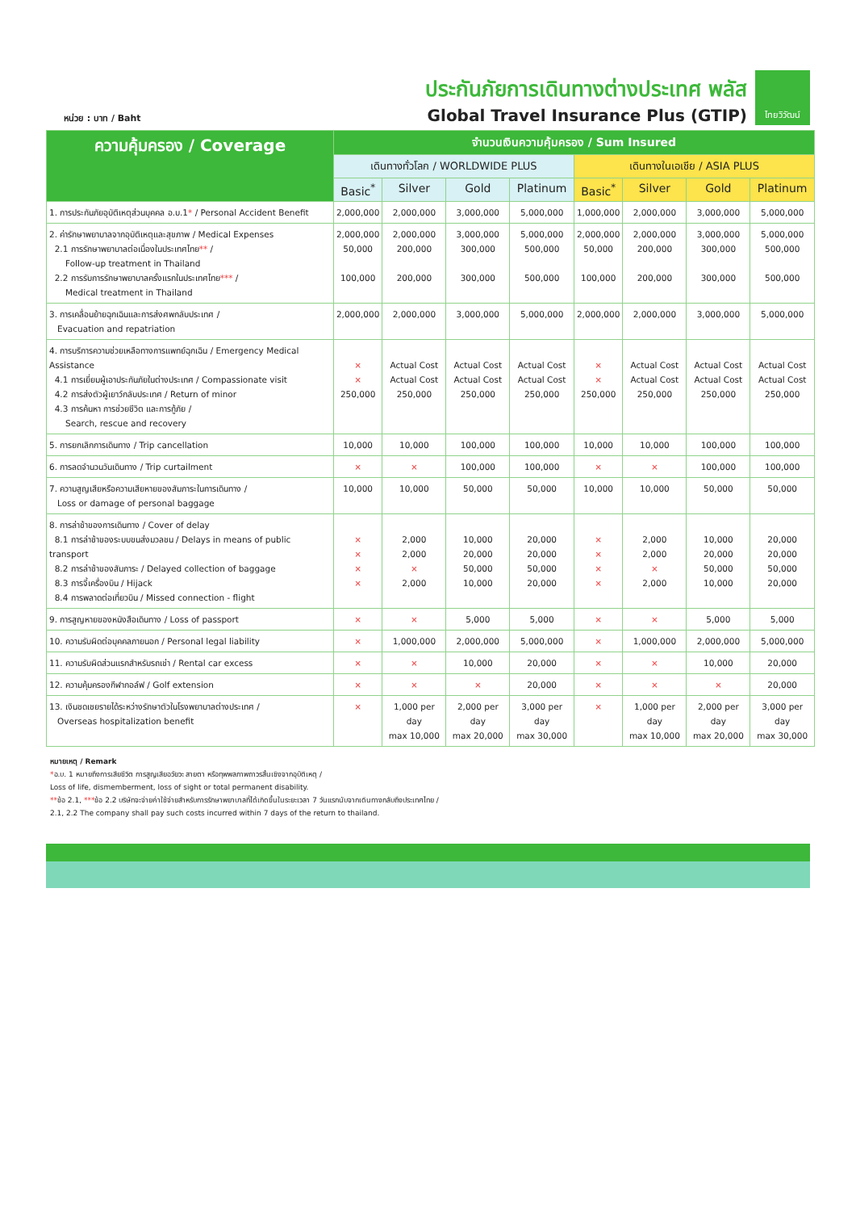หน่วย : บาท / Baht
ประกันภัยการเดินทางต่างประเทศ พลัส
Global Travel Insurance Plus (GTIP)
ไทยวิวัฒน์
| ความคุ้มครอง / Coverage | จำนวนเงินความคุ้มครอง / Sum Insured | | | | | | | |
| --- | --- | --- | --- | --- | --- | --- | --- | --- |
| | เดินทางทั่วโลก / WORLDWIDE PLUS | | | | เดินทางในเอเชีย / ASIA PLUS | | | |
| | Basic<sup>*</sup> | Silver | Gold | Platinum | Basic<sup>*</sup> | Silver | Gold | Platinum |
| 1. การประกันภัยอุบัติเหตุส่วนบุคคล อ.บ.1 * / Personal Accident Benefit | 2,000,000 | 2,000,000 | 3,000,000 | 5,000,000 | 1,000,000 | 2,000,000 | 3,000,000 | 5,000,000 |
| 2. ค่ารักษาพยาบาลจากอุบัติเหตุและสุขภาพ / Medical Expenses 2.1 การรักษาพยาบาลต่อเนื่องในประเทศไทย ** / Follow-up treatment in Thailand 2.2 การรับการรักษาพยาบาลครั้งแรกในประเทศไทย *** / Medical treatment in Thailand | 2,000,000 50,000 100,000 | 2,000,000 200,000 200,000 | 3,000,000 300,000 300,000 | 5,000,000 500,000 500,000 | 2,000,000 50,000 100,000 | 2,000,000 200,000 200,000 | 3,000,000 300,000 300,000 | 5,000,000 500,000 500,000 |
| 3. การเคลื่อนย้ายฉุกเฉินและการส่งศพกลับประเทศ / Evacuation and repatriation | 2,000,000 | 2,000,000 | 3,000,000 | 5,000,000 | 2,000,000 | 2,000,000 | 3,000,000 | 5,000,000 |
| 4. การบริการความช่วยเหลือทางการแพทย์ฉุกเฉิน / Emergency Medical Assistance 4.1 การเยี่ยมผู้เอาประกันภัยในต่างประเทศ / Compassionate visit 4.2 การส่งตัวผู้เยาว์กลับประเทศ / Return of minor 4.3 การค้นหา การช่วยชีวิต และการกู้ภัย / Search, rescue and recovery | × × 250,000 | Actual Cost Actual Cost 250,000 | Actual Cost Actual Cost 250,000 | Actual Cost Actual Cost 250,000 | × × 250,000 | Actual Cost Actual Cost 250,000 | Actual Cost Actual Cost 250,000 | Actual Cost Actual Cost 250,000 |
| 5. การยกเลิกการเดินทาง / Trip cancellation | 10,000 | 10,000 | 100,000 | 100,000 | 10,000 | 10,000 | 100,000 | 100,000 |
| 6. การลดจำนวนวันเดินทาง / Trip curtailment | × | × | 100,000 | 100,000 | × | × | 100,000 | 100,000 |
| 7. ความสูญเสียหรือความเสียหายของสัมภาระในการเดินทาง / Loss or damage of personal baggage | 10,000 | 10,000 | 50,000 | 50,000 | 10,000 | 10,000 | 50,000 | 50,000 |
| 8. การล่าช้าของการเดินทาง / Cover of delay 8.1 การล่าช้าของระบบขนส่งมวลชน / Delays in means of public transport 8.2 การล่าช้าของสัมภาระ / Delayed collection of baggage 8.3 การจี้เครื่องบิน / Hijack 8.4 การพลาดต่อเที่ยวบิน / Missed connection - flight | × × × × | 2,000 2,000 × 2,000 | 10,000 20,000 50,000 10,000 | 20,000 20,000 50,000 20,000 | × × × × | 2,000 2,000 × 2,000 | 10,000 20,000 50,000 10,000 | 20,000 20,000 50,000 20,000 |
| 9. การสูญหายของหนังสือเดินทาง / Loss of passport | × | × | 5,000 | 5,000 | × | × | 5,000 | 5,000 |
| 10. ความรับผิดต่อบุคคลภายนอก / Personal legal liability | × | 1,000,000 | 2,000,000 | 5,000,000 | × | 1,000,000 | 2,000,000 | 5,000,000 |
| 11. ความรับผิดส่วนแรกสำหรับรถเช่า / Rental car excess | × | × | 10,000 | 20,000 | × | × | 10,000 | 20,000 |
| 12. ความคุ้มครองกีฬากอล์ฟ / Golf extension | × | × | × | 20,000 | × | × | × | 20,000 |
| 13. เงินชดเชยรายได้ระหว่างรักษาตัวในโรงพยาบาลต่างประเทศ / Overseas hospitalization benefit | × | 1,000 per day max 10,000 | 2,000 per day max 20,000 | 3,000 per day max 30,000 | × | 1,000 per day max 10,000 | 2,000 per day max 20,000 | 3,000 per day max 30,000 |
หมายเหตุ / Remark
*อ.บ. 1 หมายถึงการเสียชีวิต การสูญเสียอวัยวะ สายตา หรือทุพพลภาพถาวรสิ้นเชิงจากอุบัติเหตุ /
Loss of life, dismemberment, loss of sight or total permanent disability.
**ข้อ 2.1, ***ข้อ 2.2 บริษัทจะจ่ายค่าใช้จ่ายสำหรับการรักษาพยาบาลที่ได้เกิดขึ้นในระยะเวลา 7 วันแรกนับจากเดินทางกลับถึงประเทศไทย /
2.1, 2.2 The company shall pay such costs incurred within 7 days of the return to thailand.